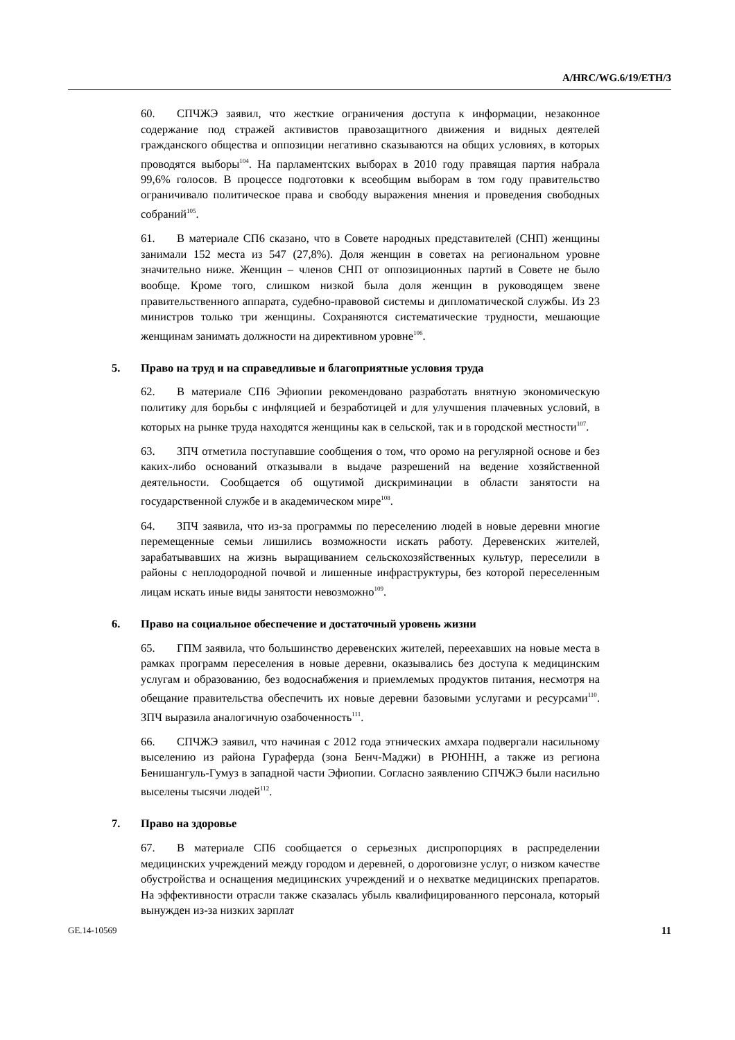A/HRC/WG.6/19/ETH/3
60. СПЧЖЭ заявил, что жесткие ограничения доступа к информации, незаконное содержание под стражей активистов правозащитного движения и видных деятелей гражданского общества и оппозиции негативно сказываются на общих условиях, в которых проводятся выборы<sup>104</sup>. На парламентских выборах в 2010 году правящая партия набрала 99,6% голосов. В процессе подготовки к всеобщим выборам в том году правительство ограничивало политическое права и свободу выражения мнения и проведения свободных собраний<sup>105</sup>.
61. В материале СП6 сказано, что в Совете народных представителей (СНП) женщины занимали 152 места из 547 (27,8%). Доля женщин в советах на региональном уровне значительно ниже. Женщин – членов СНП от оппозиционных партий в Совете не было вообще. Кроме того, слишком низкой была доля женщин в руководящем звене правительственного аппарата, судебно-правовой системы и дипломатической службы. Из 23 министров только три женщины. Сохраняются систематические трудности, мешающие женщинам занимать должности на директивном уровне<sup>106</sup>.
5. Право на труд и на справедливые и благоприятные условия труда
62. В материале СП6 Эфиопии рекомендовано разработать внятную экономическую политику для борьбы с инфляцией и безработицей и для улучшения плачевных условий, в которых на рынке труда находятся женщины как в сельской, так и в городской местности<sup>107</sup>.
63. ЗПЧ отметила поступавшие сообщения о том, что оромо на регулярной основе и без каких-либо оснований отказывали в выдаче разрешений на ведение хозяйственной деятельности. Сообщается об ощутимой дискриминации в области занятости на государственной службе и в академическом мире<sup>108</sup>.
64. ЗПЧ заявила, что из-за программы по переселению людей в новые деревни многие перемещенные семьи лишились возможности искать работу. Деревенских жителей, зарабатывавших на жизнь выращиванием сельскохозяйственных культур, переселили в районы с неплодородной почвой и лишенные инфраструктуры, без которой переселенным лицам искать иные виды занятости невозможно<sup>109</sup>.
6. Право на социальное обеспечение и достаточный уровень жизни
65. ГПМ заявила, что большинство деревенских жителей, переехавших на новые места в рамках программ переселения в новые деревни, оказывались без доступа к медицинским услугам и образованию, без водоснабжения и приемлемых продуктов питания, несмотря на обещание правительства обеспечить их новые деревни базовыми услугами и ресурсами<sup>110</sup>. ЗПЧ выразила аналогичную озабоченность<sup>111</sup>.
66. СПЧЖЭ заявил, что начиная с 2012 года этнических амхара подвергали насильному выселению из района Гураферда (зона Бенч-Маджи) в РЮННН, а также из региона Бенишангуль-Гумуз в западной части Эфиопии. Согласно заявлению СПЧЖЭ были насильно выселены тысячи людей<sup>112</sup>.
7. Право на здоровье
67. В материале СП6 сообщается о серьезных диспропорциях в распределении медицинских учреждений между городом и деревней, о дороговизне услуг, о низком качестве обустройства и оснащения медицинских учреждений и о нехватке медицинских препаратов. На эффективности отрасли также сказалась убыль квалифицированного персонала, который вынужден из-за низких зарплат
GE.14-10569 11